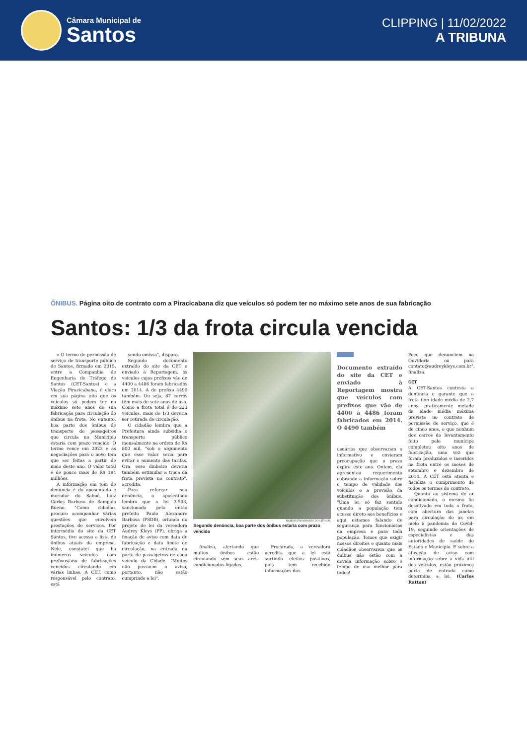Câmara Municipal de
Santos
CLIPPING | 11/02/2022
A TRIBUNA
ÔNIBUS. Página oito de contrato com a Piracicabana diz que veículos só podem ter no máximo sete anos de sua fabricação
Santos: 1/3 da frota circula vencida
» O termo de permissão de serviço de transporte público de Santos, firmado em 2015, entre a Companhia de Engenharia de Tráfego de Santos (CET-Santos) e a Viação Piracicabana, é claro em sua página oito que os veículos só podem ter no máximo sete anos de sua fabricação para circulação do ônibus na frota. No entanto, boa parte dos ônibus de transporte de passageiros que circula no Município estaria com prazo vencido. O termo vence em 2023 e as negociações para o novo tem que ser feitas a partir de maio deste ano. O valor total é de pouco mais de R$ 194 milhões.
A informação em tom de denúncia é do aposentado e morador do Saboó, Luiz Carlos Barbosa de Sampaio Bueno. "Como cidadão, procuro acompanhar várias questões que envolvem prestações de serviços. Por intermédio do site da CET Santos, tive acesso a lista de ônibus atuais da empresa. Nele, constatei que há inúmeros veículos com prefixos/ano de fabricações vencidos circulando em várias linhas. A CET, como responsável pelo contrato, está
sendo omissa", dispara.
Segundo documento extraído do site da CET e enviado à Reportagem, os veículos cujos prefixos vão de 4400 a 4486 foram fabricados em 2014. A de prefixo 4490 também. Ou seja, 87 carros têm mais de sete anos de uso. Como a frota total é de 223 veículos, mais de 1/3 deveria ser retirada de circulação.
O cidadão lembra que a Prefeitura ainda subsidia o transporte público mensalmente na ordem de R$ 800 mil, "sob o argumento que esse valor seria para evitar o aumento das tarifas. Ora, esse dinheiro deveria também estimular a troca da frota prevista no contrato", acredita.
Para reforçar sua denúncia, o aposentado lembra que a lei 3.503, sancionada pelo então prefeito Paulo Alexandre Barbosa (PSDB), oriundo do projeto de lei da vereadora Audrey Kleys (PP), obriga a fixação de aviso com data de fabricação e data limite de circulação, na entrada da porta de passageiros de cada veículo da Cidade. "Muitos não possuem o aviso, portanto, não estão cumprindo a lei",
NAIR BUENO/DIÁRIO DO LITORAL
Segundo denúncia, boa parte dos ônibus estaria com prazo vencido
finaliza, alertando que muitos ônibus estão circulando sem seus ares-condicionados ligados.
Procurada, a vereadora acredita que a lei está surtindo efeitos positivos, pois tem recebido informações dos
Documento extraído do site da CET e enviado à Reportagem mostra que veículos com prefixos que vão de 4400 a 4486 foram fabricados em 2014. O 4490 também
usuários que observaram o informativo e enviaram preocupação que o prazo expira este ano. Ontem, ela apresentou requerimento cobrando a informação sobre o tempo de validade dos veículos e a previsão da substituição dos ônibus. "Uma lei só faz sentido quando a população tem acesso direto aos benefícios e aqui estamos falando de segurança para funcionários da empresa e para toda população. Temos que exigir nossos direitos e quanto mais cidadãos observarem que os ônibus não estão com a devida informação sobre o tempo de uso melhor para todos!
Peço que denunciem na Ouvidoria ou para contato@audreykleys.com.br", finaliza.
CET.
A CET-Santos contesta a denúncia e garante que a frota tem idade média de 2,7 anos, praticamente metade da idade média máxima prevista no contrato de permissão do serviço, que é de cinco anos, e que nenhum dos carros do levantamento feito pelo munícipe completou oito anos de fabricação, uma vez que foram produzidos e inseridos na frota entre os meses de setembro e dezembro de 2014. A CET está atenta e fiscaliza o cumprimento de todos os termos do contrato.
Quanto ao sistema de ar condicionado, o mesmo foi desativado em toda a frota, com abertura das janelas para circulação do ar, em meio à pandemia do Covid-19, seguindo orientações de especialistas e das autoridades de saúde do Estado e Município. E sobre a afixação de aviso com informação sobre a vida útil dos veículos, estão próximos porta de entrada como determina a lei. (Carlos Ratton)